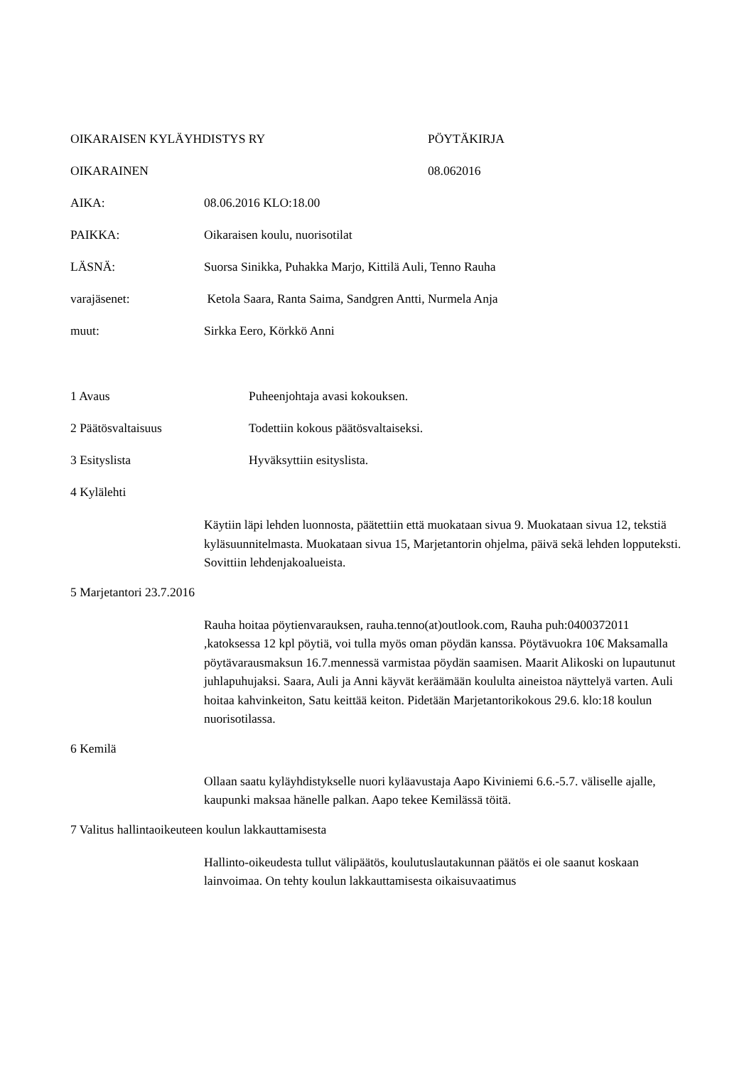OIKARAISEN KYLÄYHDISTYS RY PÖYTÄKIRJA
OIKARAINEN 08.062016
AIKA: 08.06.2016 KLO:18.00
PAIKKA: Oikaraisen koulu, nuorisotilat
LÄSNÄ: Suorsa Sinikka, Puhakka Marjo, Kittilä Auli, Tenno Rauha
varajäsenet: Ketola Saara, Ranta Saima, Sandgren Antti, Nurmela Anja
muut: Sirkka Eero, Körkkö Anni
1 Avaus Puheenjohtaja avasi kokouksen.
2 Päätösvaltaisuus Todettiin kokous päätösvaltaiseksi.
3 Esityslista Hyväksyttiin esityslista.
4 Kylälehti
Käytiin läpi lehden luonnosta, päätettiin että muokataan sivua 9. Muokataan sivua 12, tekstiä kyläsuunnitelmasta. Muokataan sivua 15, Marjetantorin ohjelma, päivä sekä lehden lopputeksti. Sovittiin lehdenjakoalueista.
5 Marjetantori 23.7.2016
Rauha hoitaa pöytienvarauksen, rauha.tenno(at)outlook.com, Rauha puh:0400372011 ,katoksessa 12 kpl pöytiä, voi tulla myös oman pöydän kanssa. Pöytävuokra 10€ Maksamalla pöytävarausmaksun 16.7.mennessä varmistaa pöydän saamisen. Maarit Alikoski on lupautunut juhlapuhujaksi. Saara, Auli ja Anni käyvät keräämään koululta aineistoa näyttelyä varten. Auli hoitaa kahvinkeiton, Satu keittää keiton. Pidetään Marjetantorikokous 29.6. klo:18 koulun nuorisotilassa.
6 Kemilä
Ollaan saatu kyläyhdistykselle nuori kyläavustaja Aapo Kiviniemi 6.6.-5.7. väliselle ajalle, kaupunki maksaa hänelle palkan. Aapo tekee Kemilässä töitä.
7 Valitus hallintaoikeuteen koulun lakkauttamisesta
Hallinto-oikeudesta tullut välipäätös, koulutuslautakunnan päätös ei ole saanut koskaan lainvoimaa. On tehty koulun lakkauttamisesta oikaisuvaatimus